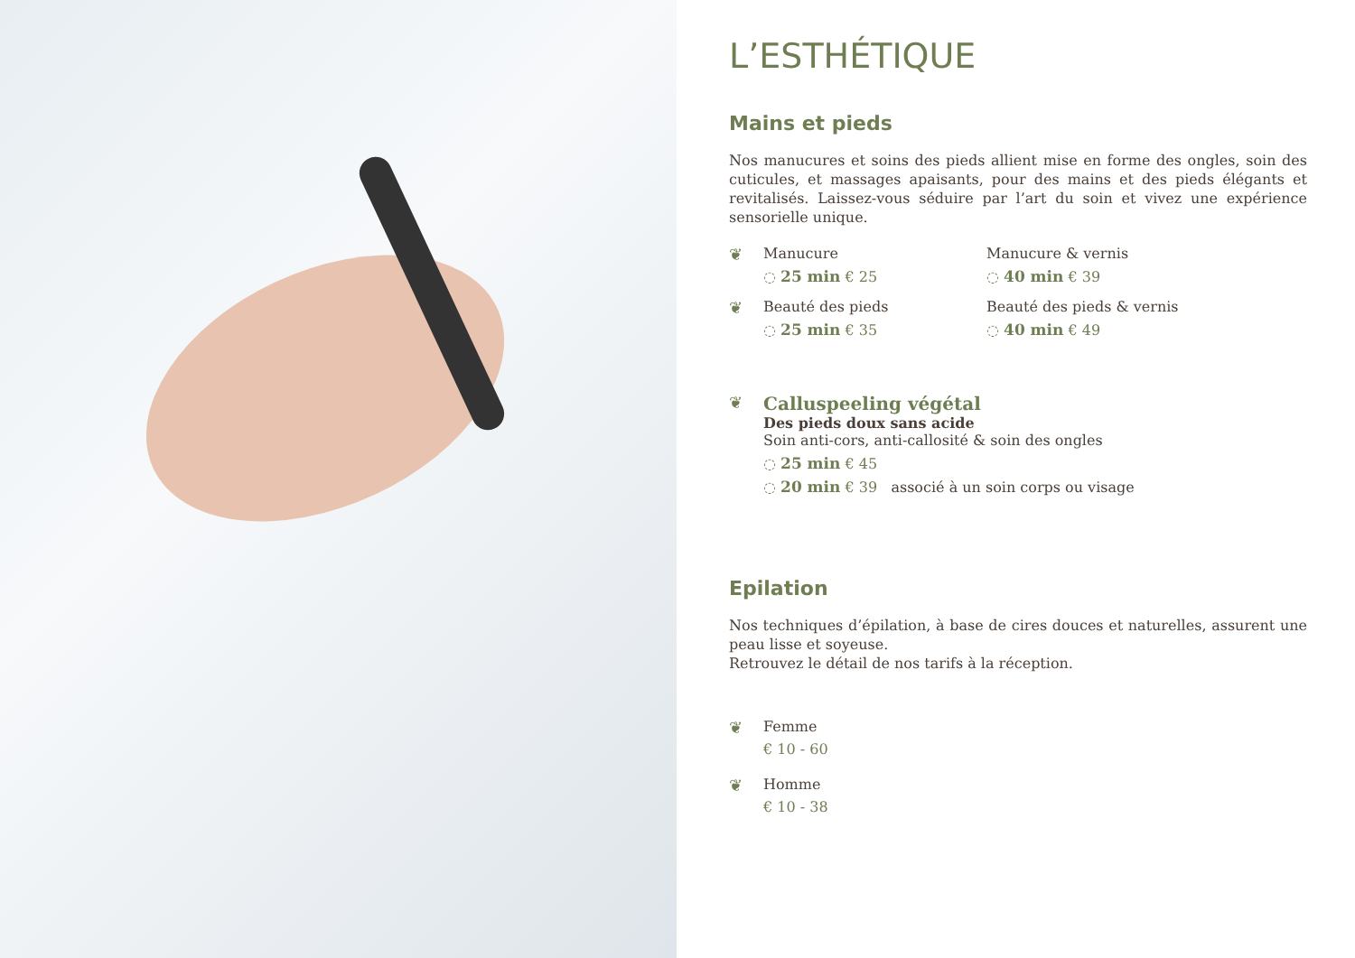L’ESTHÉTIQUE
Mains et pieds
Nos manucures et soins des pieds allient mise en forme des ongles, soin des cuticules, et massages apaisants, pour des mains et des pieds élégants et revitalisés. Laissez-vous séduire par l’art du soin et vivez une expérience sensorielle unique.
❦ Manucure
◌ 25 min € 25
Manucure & vernis
◌ 40 min € 39
❦ Beauté des pieds
◌ 25 min € 35
Beauté des pieds & vernis
◌ 40 min € 49
❦
Calluspeeling végétal
Des pieds doux sans acide
Soin anti-cors, anti-callosité & soin des ongles
◌ 25 min € 45
◌ 20 min € 39 associé à un soin corps ou visage
Epilation
Nos techniques d’épilation, à base de cires douces et naturelles, assurent une peau lisse et soyeuse.
Retrouvez le détail de nos tarifs à la réception.
❦ Femme
€ 10 - 60
❦ Homme
€ 10 - 38